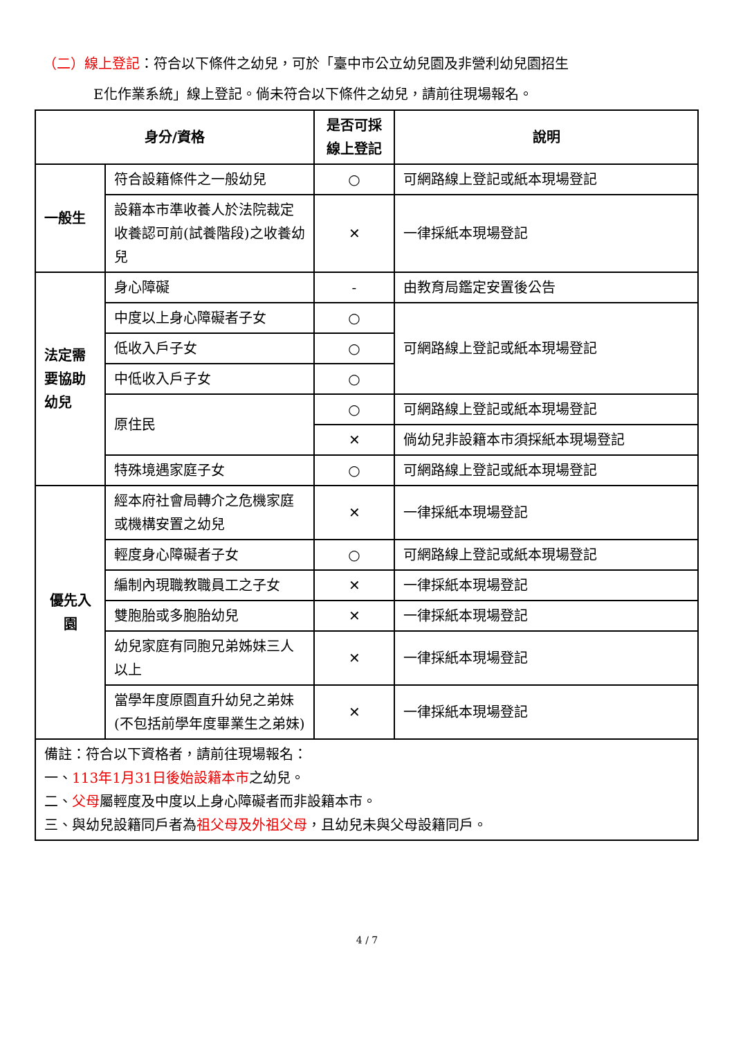（二）線上登記：符合以下條件之幼兒，可於「臺中市公立幼兒園及非營利幼兒園招生
E化作業系統」線上登記。倘未符合以下條件之幼兒，請前往現場報名。
| 身分/資格 | | 是否可採線上登記 | 說明 |
| --- | --- | --- | --- |
| 一般生 | 符合設籍條件之一般幼兒 | ○ | 可網路線上登記或紙本現場登記 |
| | 設籍本市準收養人於法院裁定收養認可前(試養階段)之收養幼兒 | ✕ | 一律採紙本現場登記 |
| 法定需要協助幼兒 | 身心障礙 | - | 由教育局鑑定安置後公告 |
| | 中度以上身心障礙者子女 | ○ | 可網路線上登記或紙本現場登記 |
| | 低收入戶子女 | ○ | |
| | 中低收入戶子女 | ○ | |
| | 原住民 | ○ | 可網路線上登記或紙本現場登記 |
| | | ✕ | 倘幼兒非設籍本市須採紙本現場登記 |
| | 特殊境遇家庭子女 | ○ | 可網路線上登記或紙本現場登記 |
| 優先入園 | 經本府社會局轉介之危機家庭或機構安置之幼兒 | ✕ | 一律採紙本現場登記 |
| | 輕度身心障礙者子女 | ○ | 可網路線上登記或紙本現場登記 |
| | 編制內現職教職員工之子女 | ✕ | 一律採紙本現場登記 |
| | 雙胞胎或多胞胎幼兒 | ✕ | 一律採紙本現場登記 |
| | 幼兒家庭有同胞兄弟姊妹三人以上 | ✕ | 一律採紙本現場登記 |
| | 當學年度原園直升幼兒之弟妹(不包括前學年度畢業生之弟妹) | ✕ | 一律採紙本現場登記 |
| 備註：符合以下資格者，請前往現場報名： 一、 113年1月31日後始設籍本市 之幼兒。 二、 父母 屬輕度及中度以上身心障礙者而非設籍本市。 三、與幼兒設籍同戶者為 祖父母及外祖父母 ，且幼兒未與父母設籍同戶。 | | | |
4 / 7